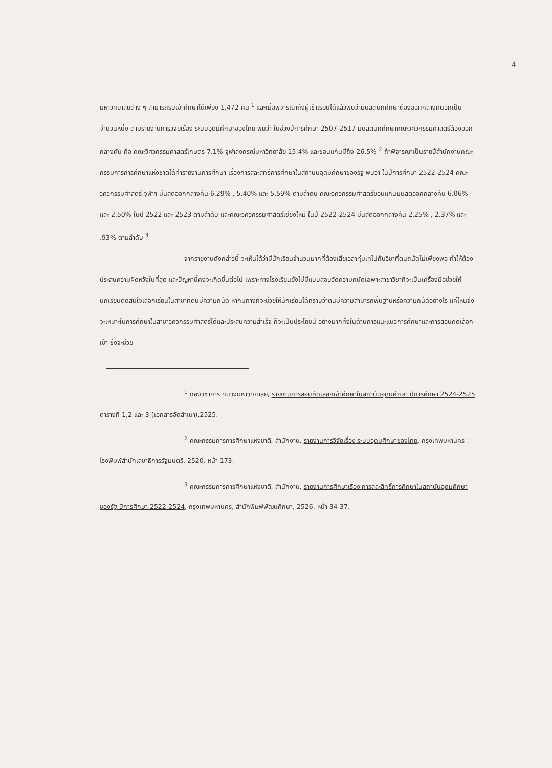4
มหาวิทยาลัยต่าง ๆ สามารถรับเข้าศึกษาได้เพียง 1,472 คน <sup>1</sup> และเมื่อพิจารณาถึงผู้เข้าเรียนได้แล้วพบว่ามีนิสิตนักศึกษาต้องออกกลางคันอีกเป็นจำนวนหนึ่ง ตามรายงานการวิจัยเรื่อง ระบบอุดมศึกษาของไทย พบว่า ในช่วงปีการศึกษา 2507-2517 มีนิสิตนักศึกษาคณะวิศวกรรมศาสตร์ต้องออกกลางคัน คือ คณะวิศวกรรมศาสตร์เกษตร 7.1% จุฬาลงกรณ์มหาวิทยาลัย 15.4% และขอนแก่นมีถึง 26.5% <sup>2</sup> ถ้าพิจารณาเป็นรายปีสำนักงานคณะกรรมการการศึกษาแห่งชาติได้ทำรายงานการศึกษา เรื่องการสละสิทธิ์การศึกษาในสถาบันอุดมศึกษาของรัฐ พบว่า ในปีการศึกษา 2522-2524 คณะวิศวกรรมศาสตร์ จุฬาฯ มีนิสิตออกกลางคัน 6.29% , 5.40% และ 5.59% ตามลำดับ คณะวิศวกรรมศาสตร์ขอนแก่นมีนิสิตออกกลางคัน 6.06% และ 2.50% ในปี 2522 และ 2523 ตามลำดับ และคณะวิศวกรรมศาสตร์เชียงใหม่ ในปี 2522-2524 มีนิสิตออกกลางคัน 2.25% , 2.37% และ .93% ตามลำดับ <sup>3</sup>
จากรายงานดังกล่าวนี้ จะเห็นได้ว่ามีนักเรียนจำนวนมากที่ต้องเสียเวลาทุ่มเทไปกับวิชาที่ตนถนัดไม่เพียงพอ ทำให้ต้องประสบความผิดหวังในที่สุด และปัญหานี้คงจะเกิดขึ้นต่อไป เพราะทางโรงเรียนยังไม่มีแบบสอบวัดความถนัดเฉพาะสาขาวิชาที่จะเป็นเครื่องมือช่วยให้นักเรียนตัดสินใจเลือกเรียนในสาขาที่ตนมีความถนัด หากมีทางที่จะช่วยให้นักเรียนได้ทราบว่าตนมีความสามารถพื้นฐานหรือความถนัดอย่างไร แค่ไหนจึงจะเหมาะในการศึกษาในสาขาวิศวกรรมศาสตร์ได้และประสบความสำเร็จ ก็จะเป็นประโยชน์ อย่างมากทั้งในด้านการแนะแนวการศึกษาและการสอบคัดเลือกเข้า ซึ่งจะช่วย
<sup>1</sup> กองวิชาการ ทบวงมหาวิทยาลัย, รายงานการสอบคัดเลือกเข้าศึกษาในสถาบันอุดมศึกษา ปีการศึกษา 2524-2525 ตารางที่ 1,2 และ 3 (เอกสารอัดสำเนา),2525.
<sup>2</sup> คณะกรรมการการศึกษาแห่งชาติ, สำนักงาน, รายงานการวิจัยเรื่อง ระบบอุดมศึกษาของไทย. กรุงเทพมหานคร : โรงพิมพ์สำนักเลขาธิการรัฐมนตรี, 2520. หน้า 173.
<sup>3</sup> คณะกรรมการการศึกษาแห่งชาติ, สำนักงาน, รายงานการศึกษาเรื่อง การสละสิทธิ์การศึกษาในสถาบันอุดมศึกษาของรัฐ ปีการศึกษา 2522-2524, กรุงเทพมหานคร, สำนักพิมพ์พัฒนศึกษา, 2526, หน้า 34-37.